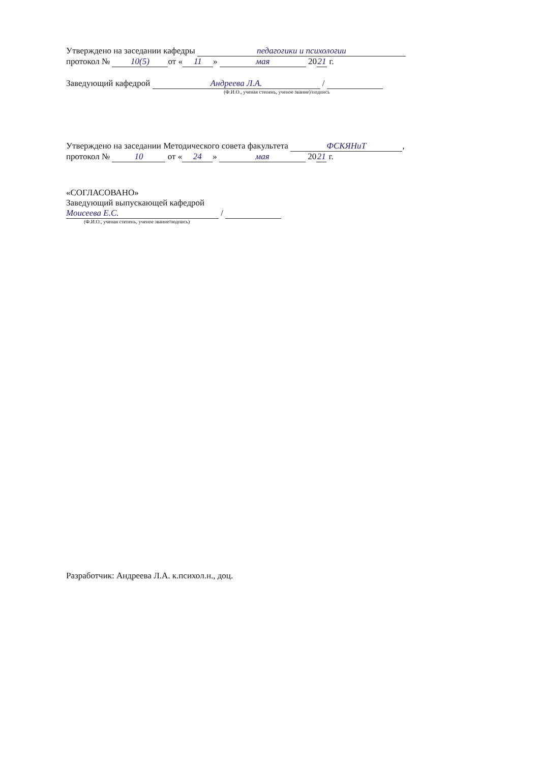Утверждено на заседании кафедры педагогики и психологии
протокол № 10(5) от « 11 » мая 20 21 г.
Заведующий кафедрой Андреева Л.А. /
(Ф.И.О., ученая степень, ученое звание)/подпись
Утверждено на заседании Методического совета факультета ФСКЯНиТ,
протокол № 10 от « 24 » мая 20 21 г.
«СОГЛАСОВАНО»
Заведующий выпускающей кафедрой
Моисеева Е.С. /
(Ф.И.О., ученая степень, ученое звание/подпись)
Разработчик: Андреева Л.А. к.психол.н., доц.